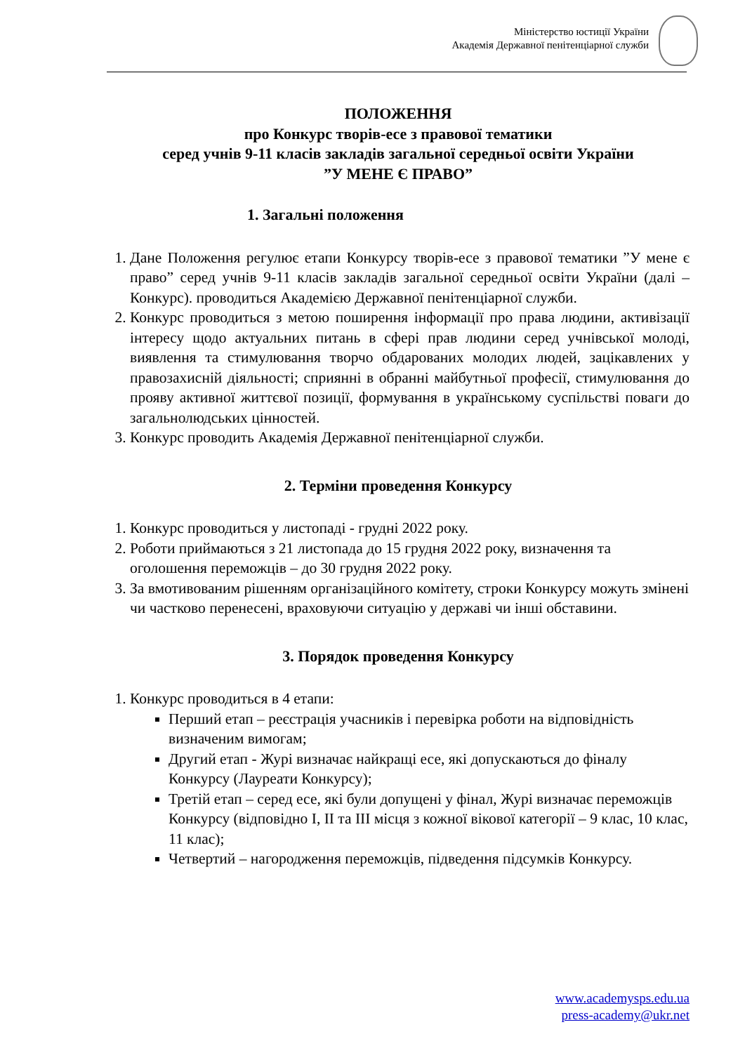Міністерство юстиції України
Академія Державної пенітенціарної служби
ПОЛОЖЕННЯ
про Конкурс творів-есе з правової тематики
серед учнів 9-11 класів закладів загальної середньої освіти України
”У МЕНЕ Є ПРАВО”
1. Загальні положення
1. Дане Положення регулює етапи Конкурсу творів-есе з правової тематики ”У мене є право” серед учнів 9-11 класів закладів загальної середньої освіти України (далі – Конкурс). проводиться Академією Державної пенітенціарної служби.
2. Конкурс проводиться з метою поширення інформації про права людини, активізації інтересу щодо актуальних питань в сфері прав людини серед учнівської молоді, виявлення та стимулювання творчо обдарованих молодих людей, зацікавлених у правозахисній діяльності; сприянні в обранні майбутньої професії, стимулювання до прояву активної життєвої позиції, формування в українському суспільстві поваги до загальнолюдських цінностей.
3. Конкурс проводить Академія Державної пенітенціарної служби.
2. Терміни проведення Конкурсу
1. Конкурс проводиться у листопаді - грудні 2022 року.
2. Роботи приймаються з 21 листопада до 15 грудня 2022 року, визначення та оголошення переможців – до 30 грудня 2022 року.
3. За вмотивованим рішенням організаційного комітету, строки Конкурсу можуть змінені чи частково перенесені, враховуючи ситуацію у державі чи інші обставини.
3. Порядок проведення Конкурсу
1. Конкурс проводиться в 4 етапи:
Перший етап – реєстрація учасників і перевірка роботи на відповідність визначеним вимогам;
Другий етап - Журі визначає найкращі есе, які допускаються до фіналу Конкурсу (Лауреати Конкурсу);
Третій етап – серед есе, які були допущені у фінал, Журі визначає переможців Конкурсу (відповідно І, ІІ та ІІІ місця з кожної вікової категорії – 9 клас, 10 клас, 11 клас);
Четвертий – нагородження переможців, підведення підсумків Конкурсу.
www.academysps.edu.ua
press-academy@ukr.net